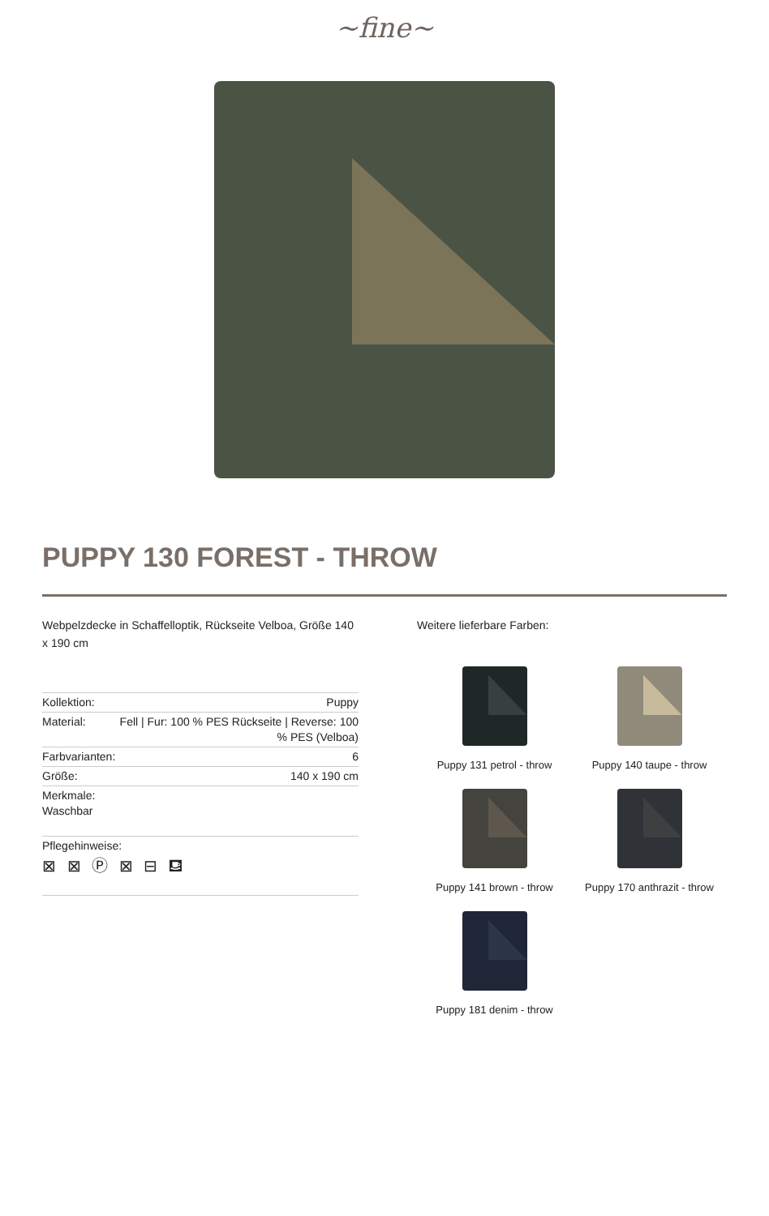~fine~
PUPPY 130 FOREST - THROW
Webpelzdecke in Schaffelloptik, Rückseite Velboa, Größe 140 x 190 cm
| Kollektion: | Puppy |
| Material: | Fell / Fur: 100 % PES Rückseite / Reverse: 100 % PES (Velboa) |
| Farbvarianten: | 6 |
| Größe: | 140 x 190 cm |
| Merkmale: Waschbar | |
| Pflegehinweise: ⊠ ⊠ Ⓟ ⊠ ⊟ ⛾ | |
Weitere lieferbare Farben:
Puppy 131 petrol - throw
Puppy 140 taupe - throw
Puppy 141 brown - throw
Puppy 170 anthrazit - throw
Puppy 181 denim - throw